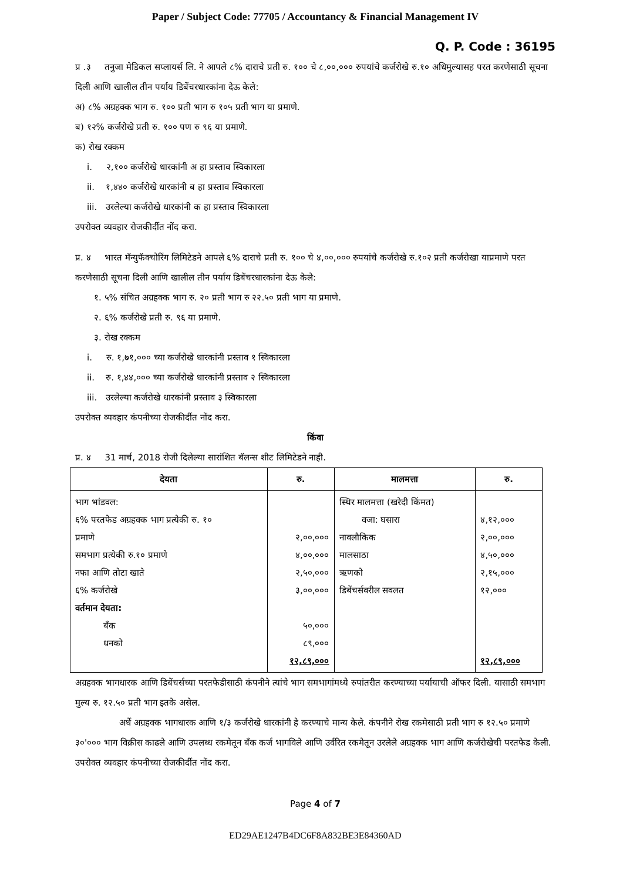Paper / Subject Code: 77705 / Accountancy & Financial Management IV
Q. P. Code : 36195
प्र .३ तनुजा मेडिकल सप्लायर्स लि. ने आपले ८% दाराचे प्रती रु. १०० चे ८,००,००० रुपयांचे कर्जरोखे रु.१० अधिमुल्यासह परत करणेसाठी सूचना दिली आणि खालील तीन पर्याय डिबेंचरधारकांना देऊ केले:
अ) ८% अग्रहक्क भाग रु. १०० प्रती भाग रु १०५ प्रती भाग या प्रमाणे.
ब) १२% कर्जरोखे प्रती रु. १०० पण रु ९६ या प्रमाणे.
क) रोख रक्कम
i. २,१०० कर्जरोखे धारकांनी अ हा प्रस्ताव स्विकारला
ii. १,४४० कर्जरोखे धारकांनी ब हा प्रस्ताव स्विकारला
iii. उरलेल्या कर्जरोखे धारकांनी क हा प्रस्ताव स्विकारला
उपरोक्त व्यवहार रोजकीर्दीत नोंद करा.
प्र. ४ भारत मॅन्युफॅक्चोरिंग लिमिटेडने आपले ६% दाराचे प्रती रु. १०० चे ४,००,००० रुपयांचे कर्जरोखे रु.१०२ प्रती कर्जरोखा याप्रमाणे परत करणेसाठी सूचना दिली आणि खालील तीन पर्याय डिबेंचरधारकांना देऊ केले:
१. ५% संचित अग्रहक्क भाग रु. २० प्रती भाग रु २२.५० प्रती भाग या प्रमाणे.
२. ६% कर्जरोखे प्रती रु. ९६ या प्रमाणे.
३. रोख रक्कम
i. रु. १,७१,००० च्या कर्जरोखे धारकांनी प्रस्ताव १ स्विकारला
ii. रु. १,४४,००० च्या कर्जरोखे धारकांनी प्रस्ताव २ स्विकारला
iii. उरलेल्या कर्जरोखे धारकांनी प्रस्ताव ३ स्विकारला
उपरोक्त व्यवहार कंपनीच्या रोजकीर्दीत नोंद करा.
किंवा
प्र. ४ 31 मार्च, 2018 रोजी दिलेल्या सारांशित बॅलन्स शीट लिमिटेडने नाही.
| देयता | रु. | मालमत्ता | रु. |
| --- | --- | --- | --- |
| भाग भांडवल: ६% परतफेड अग्रहक्क भाग प्रत्येकी रु. १० प्रमाणे समभाग प्रत्येकी रु.१० प्रमाणे नफा आणि तोटा खाते ६% कर्जरोखे वर्तमान देयता: बँक धनको | २,००,००० ४,००,००० २,५०,००० ३,००,००० ५०,००० ८९,००० १२,८९,००० | स्थिर मालमत्ता (खरेदी किंमत) वजा: घसारा नावलौकिक मालसाठा ऋणको डिबेंचर्सवरील सवलत | ४,१२,००० २,००,००० ४,५०,००० २,१५,००० १२,००० १२,८९,००० |
अग्रहक्क भागधारक आणि डिबेंचर्सच्या परतफेडीसाठी कंपनीने त्यांचे भाग समभागांमध्ये रुपांतरीत करण्याच्या पर्यायाची ऑफर दिली. यासाठी समभाग मुल्य रु. १२.५० प्रती भाग इतके असेल.
अर्धे अग्रहक्क भागधारक आणि १/३ कर्जरोखे धारकांनी हे करण्याचे मान्य केले. कंपनीने रोख रकमेसाठी प्रती भाग रु १२.५० प्रमाणे ३०'००० भाग विक्रीस काढले आणि उपलब्ध रकमेतून बँक कर्ज भागविले आणि उर्वरित रकमेतून उरलेले अग्रहक्क भाग आणि कर्जरोखेची परतफेड केली.
उपरोक्त व्यवहार कंपनीच्या रोजकीर्दीत नोंद करा.
Page 4 of 7
ED29AE1247B4DC6F8A832BE3E84360AD